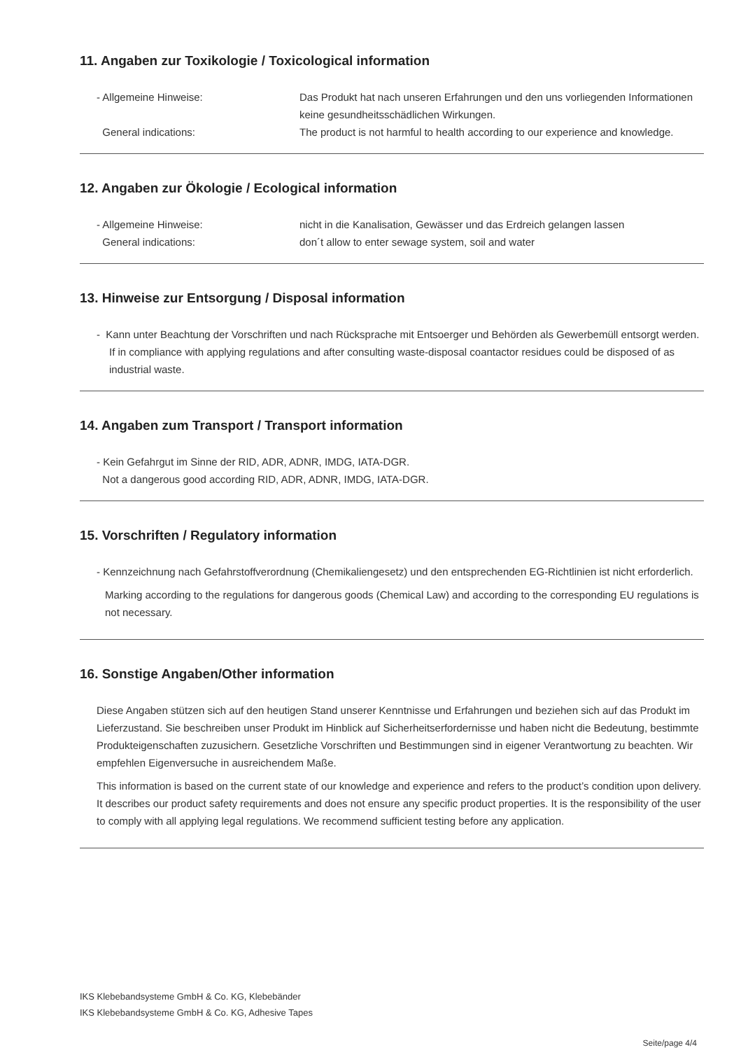11. Angaben zur Toxikologie / Toxicological information
- Allgemeine Hinweise: Das Produkt hat nach unseren Erfahrungen und den uns vorliegenden Informationen keine gesundheitsschädlichen Wirkungen.
General indications: The product is not harmful to health according to our experience and knowledge.
12. Angaben zur Ökologie / Ecological information
- Allgemeine Hinweise: nicht in die Kanalisation, Gewässer und das Erdreich gelangen lassen
General indications: don´t allow to enter sewage system, soil and water
13. Hinweise zur Entsorgung / Disposal information
- Kann unter Beachtung der Vorschriften und nach Rücksprache mit Entsoerger und Behörden als Gewerbemüll entsorgt werden.
If in compliance with applying regulations and after consulting waste-disposal coantactor residues could be disposed of as industrial waste.
14. Angaben zum Transport / Transport information
- Kein Gefahrgut im Sinne der RID, ADR, ADNR, IMDG, IATA-DGR.
Not a dangerous good according RID, ADR, ADNR, IMDG, IATA-DGR.
15. Vorschriften / Regulatory information
- Kennzeichnung nach Gefahrstoffverordnung (Chemikaliengesetz) und den entsprechenden EG-Richtlinien ist nicht erforderlich.
Marking according to the regulations for dangerous goods (Chemical Law) and according to the corresponding EU regulations is not necessary.
16. Sonstige Angaben/Other information
Diese Angaben stützen sich auf den heutigen Stand unserer Kenntnisse und Erfahrungen und beziehen sich auf das Produkt im Lieferzustand. Sie beschreiben unser Produkt im Hinblick auf Sicherheitserfordernisse und haben nicht die Bedeutung, bestimmte Produkteigenschaften zuzusichern. Gesetzliche Vorschriften und Bestimmungen sind in eigener Verantwortung zu beachten. Wir empfehlen Eigenversuche in ausreichendem Maße.
This information is based on the current state of our knowledge and experience and refers to the product’s condition upon delivery.
It describes our product safety requirements and does not ensure any specific product properties. It is the responsibility of the user to comply with all applying legal regulations. We recommend sufficient testing before any application.
IKS Klebebandsysteme GmbH & Co. KG, Klebebänder
IKS Klebebandsysteme GmbH & Co. KG, Adhesive Tapes
Seite/page 4/4